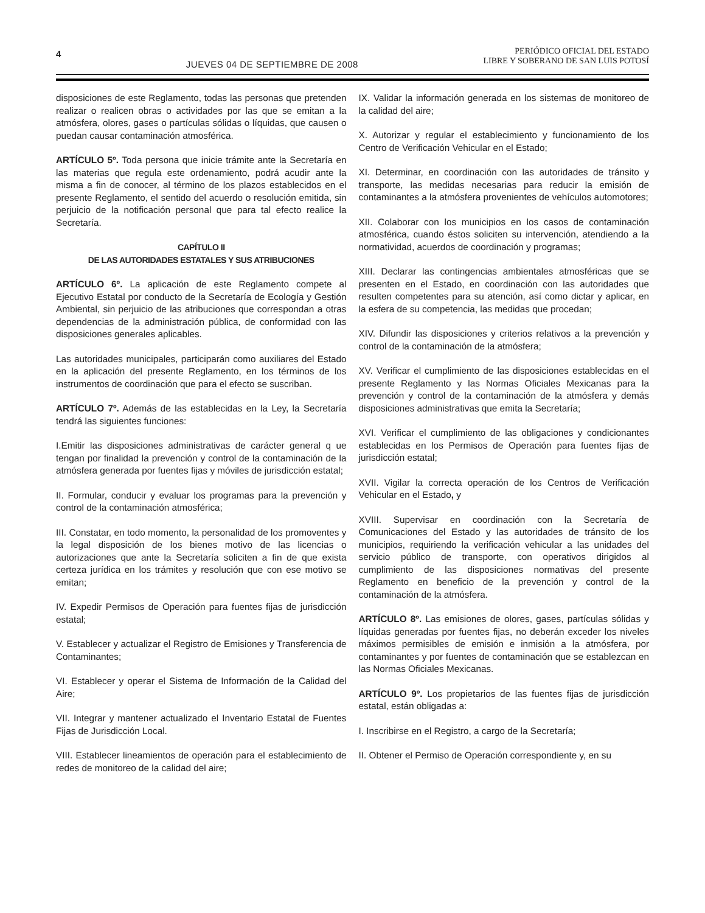4
JUEVES 04 DE SEPTIEMBRE DE 2008
PERIÓDICO OFICIAL DEL ESTADO
LIBRE Y SOBERANO DE SAN LUIS POTOSÍ
disposiciones de este Reglamento, todas las personas que pretenden realizar o realicen obras o actividades por las que se emitan a la atmósfera, olores, gases o partículas sólidas o líquidas, que causen o puedan causar contaminación atmosférica.
ARTÍCULO 5º. Toda persona que inicie trámite ante la Secretaría en las materias que regula este ordenamiento, podrá acudir ante la misma a fin de conocer, al término de los plazos establecidos en el presente Reglamento, el sentido del acuerdo o resolución emitida, sin perjuicio de la notificación personal que para tal efecto realice la Secretaría.
CAPÍTULO II
DE LAS AUTORIDADES ESTATALES Y SUS ATRIBUCIONES
ARTÍCULO 6º. La aplicación de este Reglamento compete al Ejecutivo Estatal por conducto de la Secretaría de Ecología y Gestión Ambiental, sin perjuicio de las atribuciones que correspondan a otras dependencias de la administración pública, de conformidad con las disposiciones generales aplicables.
Las autoridades municipales, participarán como auxiliares del Estado en la aplicación del presente Reglamento, en los términos de los instrumentos de coordinación que para el efecto se suscriban.
ARTÍCULO 7º. Además de las establecidas en la Ley, la Secretaría tendrá las siguientes funciones:
I.Emitir las disposiciones administrativas de carácter general q ue tengan por finalidad la prevención y control de la contaminación de la atmósfera generada por fuentes fijas y móviles de jurisdicción estatal;
II. Formular, conducir y evaluar los programas para la prevención y control de la contaminación atmosférica;
III. Constatar, en todo momento, la personalidad de los promoventes y la legal disposición de los bienes motivo de las licencias o autorizaciones que ante la Secretaría soliciten a fin de que exista certeza jurídica en los trámites y resolución que con ese motivo se emitan;
IV. Expedir Permisos de Operación para fuentes fijas de jurisdicción estatal;
V. Establecer y actualizar el Registro de Emisiones y Transferencia de Contaminantes;
VI. Establecer y operar el Sistema de Información de la Calidad del Aire;
VII. Integrar y mantener actualizado el Inventario Estatal de Fuentes Fijas de Jurisdicción Local.
VIII. Establecer lineamientos de operación para el establecimiento de redes de monitoreo de la calidad del aire;
IX. Validar la información generada en los sistemas de monitoreo de la calidad del aire;
X. Autorizar y regular el establecimiento y funcionamiento de los Centro de Verificación Vehicular en el Estado;
XI. Determinar, en coordinación con las autoridades de tránsito y transporte, las medidas necesarias para reducir la emisión de contaminantes a la atmósfera provenientes de vehículos automotores;
XII. Colaborar con los municipios en los casos de contaminación atmosférica, cuando éstos soliciten su intervención, atendiendo a la normatividad, acuerdos de coordinación y programas;
XIII. Declarar las contingencias ambientales atmosféricas que se presenten en el Estado, en coordinación con las autoridades que resulten competentes para su atención, así como dictar y aplicar, en la esfera de su competencia, las medidas que procedan;
XIV. Difundir las disposiciones y criterios relativos a la prevención y control de la contaminación de la atmósfera;
XV. Verificar el cumplimiento de las disposiciones establecidas en el presente Reglamento y las Normas Oficiales Mexicanas para la prevención y control de la contaminación de la atmósfera y demás disposiciones administrativas que emita la Secretaría;
XVI. Verificar el cumplimiento de las obligaciones y condicionantes establecidas en los Permisos de Operación para fuentes fijas de jurisdicción estatal;
XVII. Vigilar la correcta operación de los Centros de Verificación Vehicular en el Estado, y
XVIII. Supervisar en coordinación con la Secretaría de Comunicaciones del Estado y las autoridades de tránsito de los municipios, requiriendo la verificación vehicular a las unidades del servicio público de transporte, con operativos dirigidos al cumplimiento de las disposiciones normativas del presente Reglamento en beneficio de la prevención y control de la contaminación de la atmósfera.
ARTÍCULO 8º. Las emisiones de olores, gases, partículas sólidas y líquidas generadas por fuentes fijas, no deberán exceder los niveles máximos permisibles de emisión e inmisión a la atmósfera, por contaminantes y por fuentes de contaminación que se establezcan en las Normas Oficiales Mexicanas.
ARTÍCULO 9º. Los propietarios de las fuentes fijas de jurisdicción estatal, están obligadas a:
I. Inscribirse en el Registro, a cargo de la Secretaría;
II. Obtener el Permiso de Operación correspondiente y, en su